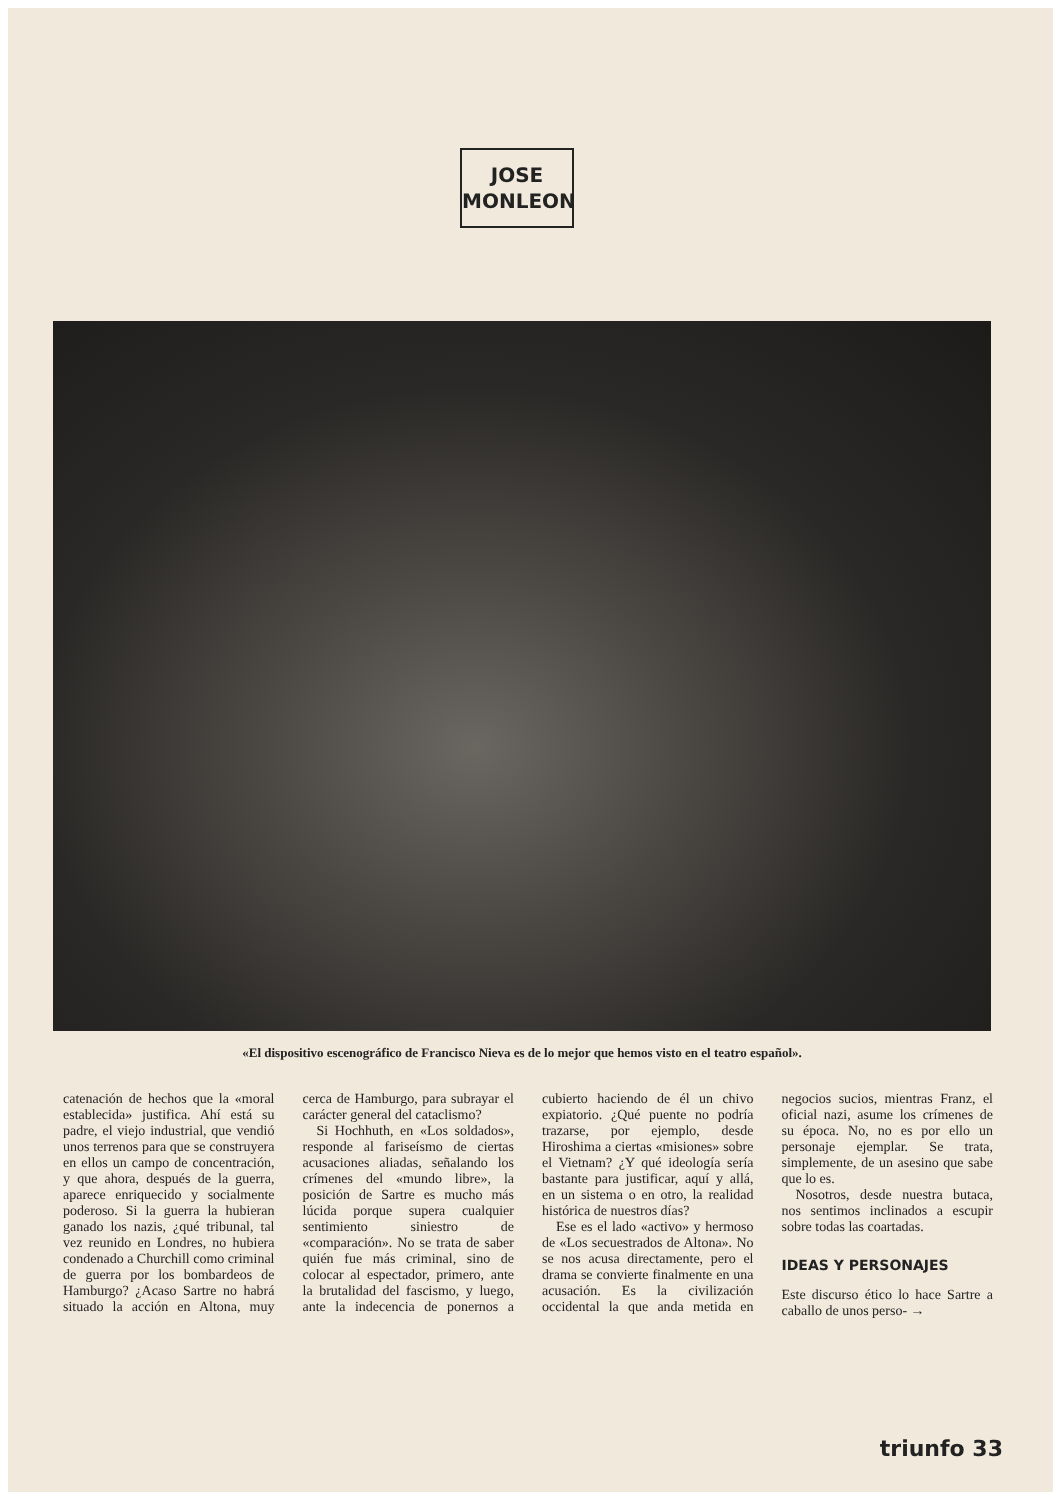JOSE
MONLEON
«El dispositivo escenográfico de Francisco Nieva es de lo mejor que hemos visto en el teatro español».
catenación de hechos que la «moral establecida» justifica. Ahí está su padre, el viejo industrial, que vendió unos terrenos para que se construyera en ellos un campo de concentración, y que ahora, después de la guerra, aparece enriquecido y socialmente poderoso. Si la guerra la hubieran ganado los nazis, ¿qué tribunal, tal vez reunido en Londres, no hubiera condenado a Churchill como criminal de guerra por los bombardeos de Hamburgo? ¿Acaso Sartre no habrá situado la acción en Altona, muy cerca de Hamburgo, para subrayar el carácter general del cataclismo?
Si Hochhuth, en «Los soldados», responde al fariseísmo de ciertas acusaciones aliadas, señalando los crímenes del «mundo libre», la posición de Sartre es mucho más lúcida porque supera cualquier sentimiento siniestro de «comparación». No se trata de saber quién fue más criminal, sino de colocar al espectador, primero, ante la brutalidad del fascismo, y luego, ante la indecencia de ponernos a cubierto haciendo de él un chivo expiatorio. ¿Qué puente no podría trazarse, por ejemplo, desde Hiroshima a ciertas «misiones» sobre el Vietnam? ¿Y qué ideología sería bastante para justificar, aquí y allá, en un sistema o en otro, la realidad histórica de nuestros días?
Ese es el lado «activo» y hermoso de «Los secuestrados de Altona». No se nos acusa directamente, pero el drama se convierte finalmente en una acusación. Es la civilización occidental la que anda metida en negocios sucios, mientras Franz, el oficial nazi, asume los crímenes de su época. No, no es por ello un personaje ejemplar. Se trata, simplemente, de un asesino que sabe que lo es.
Nosotros, desde nuestra butaca, nos sentimos inclinados a escupir sobre todas las coartadas.
IDEAS Y PERSONAJES
Este discurso ético lo hace Sartre a caballo de unos perso- →
triunfo 33